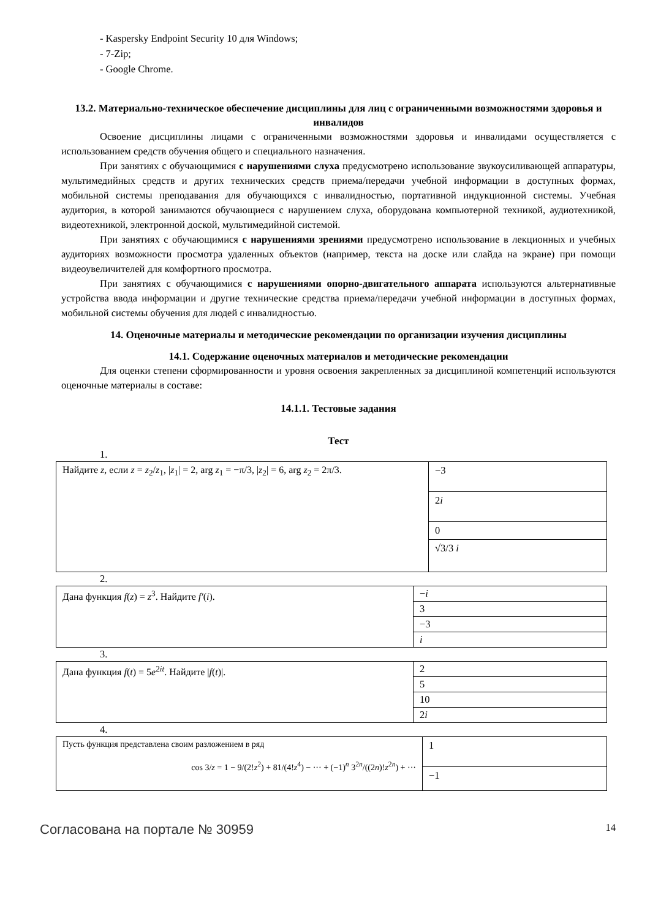- Kaspersky Endpoint Security 10 для Windows;
- 7-Zip;
- Google Chrome.
13.2. Материально-техническое обеспечение дисциплины для лиц с ограниченными возможностями здоровья и инвалидов
Освоение дисциплины лицами с ограниченными возможностями здоровья и инвалидами осуществляется с использованием средств обучения общего и специального назначения.
При занятиях с обучающимися с нарушениями слуха предусмотрено использование звукоусиливающей аппаратуры, мультимедийных средств и других технических средств приема/передачи учебной информации в доступных формах, мобильной системы преподавания для обучающихся с инвалидностью, портативной индукционной системы. Учебная аудитория, в которой занимаются обучающиеся с нарушением слуха, оборудована компьютерной техникой, аудиотехникой, видеотехникой, электронной доской, мультимедийной системой.
При занятиях с обучающимися с нарушениями зрениями предусмотрено использование в лекционных и учебных аудиториях возможности просмотра удаленных объектов (например, текста на доске или слайда на экране) при помощи видеоувеличителей для комфортного просмотра.
При занятиях с обучающимися с нарушениями опорно-двигательного аппарата используются альтернативные устройства ввода информации и другие технические средства приема/передачи учебной информации в доступных формах, мобильной системы обучения для людей с инвалидностью.
14. Оценочные материалы и методические рекомендации по организации изучения дисциплины
14.1. Содержание оценочных материалов и методические рекомендации
Для оценки степени сформированности и уровня освоения закрепленных за дисциплиной компетенций используются оценочные материалы в составе:
14.1.1. Тестовые задания
Тест
1.
| Найдите z , если z = z<sub>2</sub>/ z<sub>1</sub>, / z<sub>1</sub>/ = 2, arg z<sub>1</sub> = −π/3, / z<sub>2</sub>/ = 6, arg z<sub>2</sub> = 2π/3. | −3 |
| | 2 i |
| | 0 |
| | √3/3 i |
2.
| Дана функция f ( z ) = z<sup>3</sup>. Найдите f′ ( i ). | − i |
| | 3 |
| | −3 |
| | i |
3.
| Дана функция f ( t ) = 5 e<sup>2it</sup>. Найдите / f ( t )/. | 2 |
| | 5 |
| | 10 |
| | 2 i |
4.
| Пусть функция представлена своим разложением в ряд cos 3/ z = 1 − 9/(2! z<sup>2</sup>) + 81/(4! z<sup>4</sup>) − ··· + (−1)<sup>n</sup> 3<sup>2n</sup>/((2 n )! z<sup>2n</sup>) + ··· | 1 |
| | −1 |
Согласована на портале № 30959 14